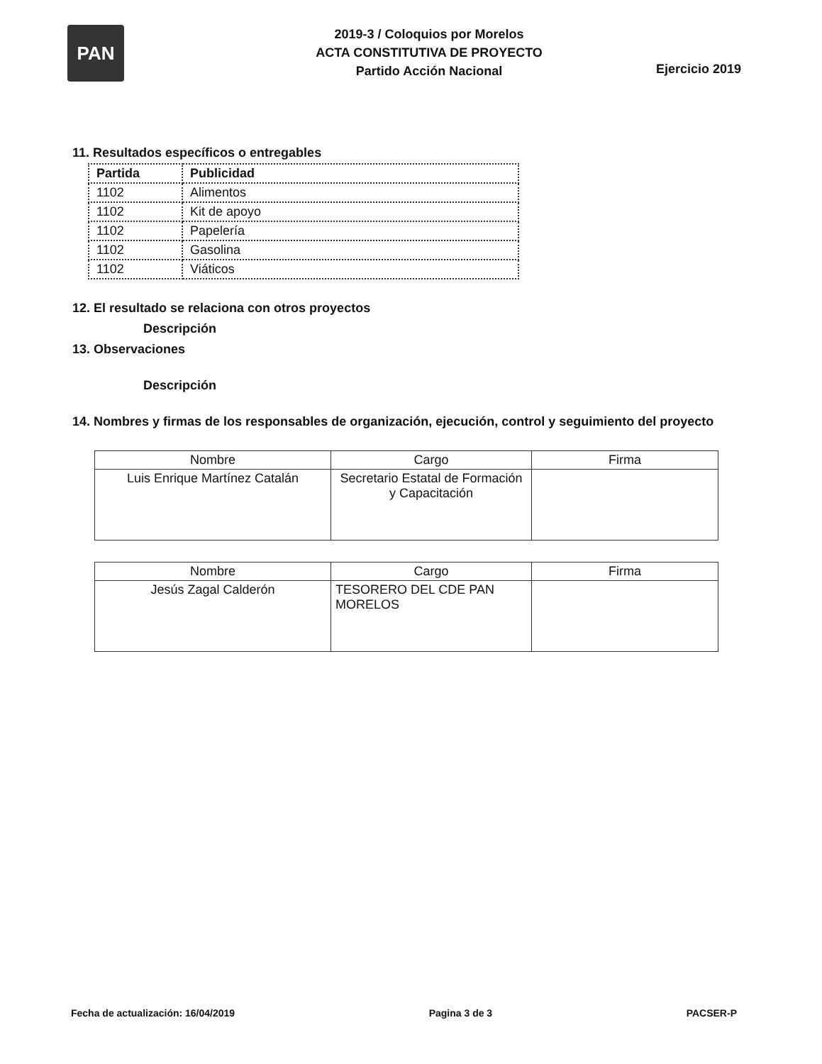PAN
2019-3 / Coloquios por Morelos
ACTA CONSTITUTIVA DE PROYECTO
Partido Acción Nacional
Ejercicio 2019
11. Resultados específicos o entregables
| Partida | Publicidad |
| 1102 | Alimentos |
| 1102 | Kit de apoyo |
| 1102 | Papelería |
| 1102 | Gasolina |
| 1102 | Viáticos |
12. El resultado se relaciona con otros proyectos
Descripción
13. Observaciones
Descripción
14. Nombres y firmas de los responsables de organización, ejecución, control y seguimiento del proyecto
| Nombre | Cargo | Firma |
| --- | --- | --- |
| Luis Enrique Martínez Catalán | Secretario Estatal de Formación y Capacitación | |
| Nombre | Cargo | Firma |
| --- | --- | --- |
| Jesús Zagal Calderón | TESORERO DEL CDE PAN MORELOS | |
Fecha de actualización: 16/04/2019 Pagina 3 de 3 PACSER-P